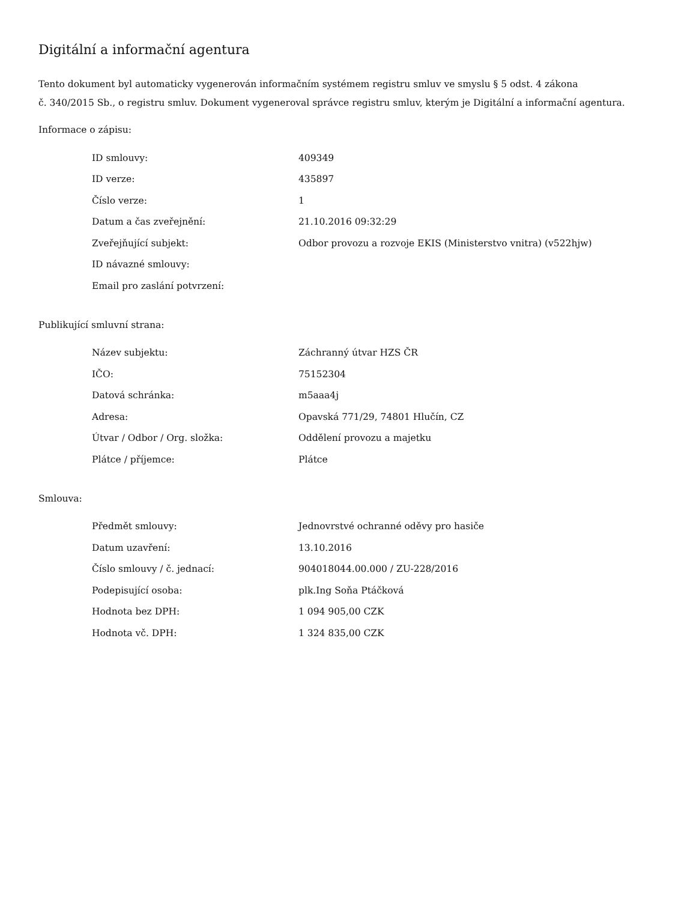Digitální a informační agentura
Tento dokument byl automaticky vygenerován informačním systémem registru smluv ve smyslu § 5 odst. 4 zákona
č. 340/2015 Sb., o registru smluv. Dokument vygeneroval správce registru smluv, kterým je Digitální a informační agentura.
Informace o zápisu:
| ID smlouvy: | 409349 |
| ID verze: | 435897 |
| Číslo verze: | 1 |
| Datum a čas zveřejnění: | 21.10.2016 09:32:29 |
| Zveřejňující subjekt: | Odbor provozu a rozvoje EKIS (Ministerstvo vnitra) (v522hjw) |
| ID návazné smlouvy: | |
| Email pro zaslání potvrzení: | |
Publikující smluvní strana:
| Název subjektu: | Záchranný útvar HZS ČR |
| IČO: | 75152304 |
| Datová schránka: | m5aaa4j |
| Adresa: | Opavská 771/29, 74801 Hlučín, CZ |
| Útvar / Odbor / Org. složka: | Oddělení provozu a majetku |
| Plátce / příjemce: | Plátce |
Smlouva:
| Předmět smlouvy: | Jednovrstvé ochranné oděvy pro hasiče |
| Datum uzavření: | 13.10.2016 |
| Číslo smlouvy / č. jednací: | 904018044.00.000 / ZU-228/2016 |
| Podepisující osoba: | plk.Ing Soňa Ptáčková |
| Hodnota bez DPH: | 1 094 905,00 CZK |
| Hodnota vč. DPH: | 1 324 835,00 CZK |